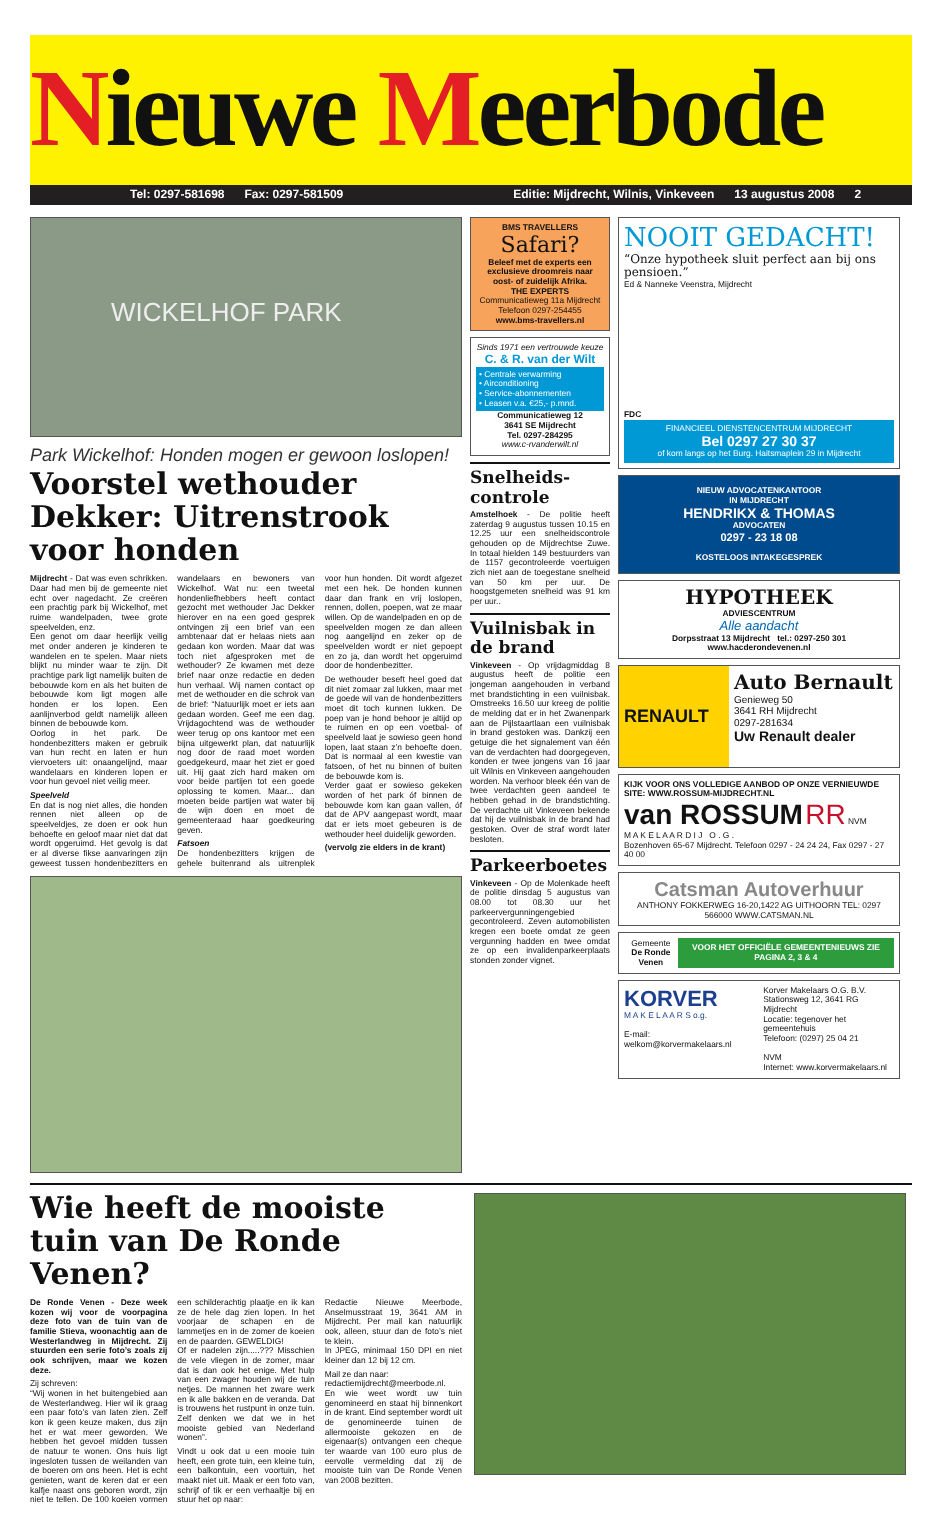Nieuwe Meerbode
Tel: 0297-581698 Fax: 0297-581509 Editie: Mijdrecht, Wilnis, Vinkeveen 13 augustus 2008 2
WICKELHOF PARK
Park Wickelhof: Honden mogen er gewoon loslopen!
Voorstel wethouder Dekker: Uitrenstrook voor honden
Mijdrecht - Dat was even schrikken. Daar had men bij de gemeente niet echt over nagedacht. Ze creëren een prachtig park bij Wickelhof, met ruime wandelpaden, twee grote speelvelden, enz.
Een genot om daar heerlijk veilig met onder anderen je kinderen te wandelen en te spelen. Maar niets blijkt nu minder waar te zijn. Dit prachtige park ligt namelijk buiten de bebouwde kom en als het buiten de bebouwde kom ligt mogen alle honden er los lopen. Een aanlijnverbod geldt namelijk alleen binnen de bebouwde kom.
Oorlog in het park. De hondenbezitters maken er gebruik van hun recht en laten er hun viervoeters uit: onaangelijnd, maar wandelaars en kinderen lopen er voor hun gevoel niet veilig meer.
Speelveld
En dat is nog niet alles, die honden rennen niet alleen op de speelveldjes, ze doen er ook hun behoefte en geloof maar niet dat dat wordt opgeruimd. Het gevolg is dat er al diverse fikse aanvaringen zijn geweest tussen hondenbezitters en wandelaars en bewoners van Wickelhof. Wat nu: een tweetal hondenliefhebbers heeft contact gezocht met wethouder Jac Dekker hierover en na een goed gesprek ontvingen zij een brief van een ambtenaar dat er helaas niets aan gedaan kon worden. Maar dat was toch niet afgesproken met de wethouder? Ze kwamen met deze brief naar onze redactie en deden hun verhaal. Wij namen contact op met de wethouder en die schrok van de brief: “Natuurlijk moet er iets aan gedaan worden. Geef me een dag. Vrijdagochtend was de wethouder weer terug op ons kantoor met een bijna uitgewerkt plan, dat natuurlijk nog door de raad moet worden goedgekeurd, maar het ziet er goed uit. Hij gaat zich hard maken om voor beide partijen tot een goede oplossing te komen. Maar... dan moeten beide partijen wat water bij de wijn doen en moet de gemeenteraad haar goedkeuring geven.
Fatsoen
De hondenbezitters krijgen de gehele buitenrand als uitrenplek voor hun honden. Dit wordt afgezet met een hek. De honden kunnen daar dan frank en vrij loslopen, rennen, dollen, poepen, wat ze maar willen. Op de wandelpaden en op de speelvelden mogen ze dan alleen nog aangelijnd en zeker op de speelvelden wordt er niet gepoept en zo ja, dan wordt het opgeruimd door de hondenbezitter.
De wethouder beseft heel goed dat dit niet zomaar zal lukken, maar met de goede wil van de hondenbezitters moet dit toch kunnen lukken. De poep van je hond behoor je altijd op te ruimen en op een voetbal- of speelveld laat je sowieso geen hond lopen, laat staan z’n behoefte doen. Dat is normaal al een kwestie van fatsoen, of het nu binnen of buiten de bebouwde kom is.
Verder gaat er sowieso gekeken worden of het park óf binnen de bebouwde kom kan gaan vallen, óf dat de APV aangepast wordt, maar dat er iets moet gebeuren is de wethouder heel duidelijk geworden.
(vervolg zie elders in de krant)
BMS TRAVELLERS
Safari?
Beleef met de experts een exclusieve droomreis naar oost- of zuidelijk Afrika.
THE EXPERTS
Communicatieweg 11a Mijdrecht
Telefoon 0297-254455
www.bms-travellers.nl
Sinds 1971 een vertrouwde keuze
C. & R. van der Wilt
• Centrale verwarming
• Airconditioning
• Service-abonnementen
• Leasen v.a. €25,- p.mnd.
Communicatieweg 12
3641 SE Mijdrecht
Tel. 0297-284295
www.c-rvanderwilt.nl
Snelheids-controle
Amstelhoek - De politie heeft zaterdag 9 augustus tussen 10.15 en 12.25 uur een snelheidscontrole gehouden op de Mijdrechtse Zuwe. In totaal hielden 149 bestuurders van de 1157 gecontroleerde voertuigen zich niet aan de toegestane snelheid van 50 km per uur. De hoogstgemeten snelheid was 91 km per uur..
Vuilnisbak in de brand
Vinkeveen - Op vrijdagmiddag 8 augustus heeft de politie een jongeman aangehouden in verband met brandstichting in een vuilnisbak. Omstreeks 16.50 uur kreeg de politie de melding dat er in het Zwanenpark aan de Pijlstaartlaan een vuilnisbak in brand gestoken was. Dankzij een getuige die het signalement van één van de verdachten had doorgegeven, konden er twee jongens van 16 jaar uit Wilnis en Vinkeveen aangehouden worden. Na verhoor bleek één van de twee verdachten geen aandeel te hebben gehad in de brandstichting. De verdachte uit Vinkeveen bekende dat hij de vuilnisbak in de brand had gestoken. Over de straf wordt later besloten.
Parkeerboetes
Vinkeveen - Op de Molenkade heeft de politie dinsdag 5 augustus van 08.00 tot 08.30 uur het parkeervergunningengebied gecontroleerd. Zeven automobilisten kregen een boete omdat ze geen vergunning hadden en twee omdat ze op een invalidenparkeerplaats stonden zonder vignet.
NOOIT GEDACHT!
“Onze hypotheek sluit perfect aan bij ons pensioen.”
Ed & Nanneke Veenstra, Mijdrecht
FDC
FINANCIEEL DIENSTENCENTRUM MIJDRECHT
Bel 0297 27 30 37
of kom langs op het Burg. Haitsmaplein 29 in Mijdrecht
NIEUW ADVOCATENKANTOOR
IN MIJDRECHT
HENDRIKX & THOMAS
ADVOCATEN
0297 - 23 18 08
KOSTELOOS INTAKEGESPREK
HYPOTHEEK
ADVIESCENTRUM
Alle aandacht
Dorpsstraat 13 Mijdrecht tel.: 0297-250 301
www.hacderondevenen.nl
RENAULT
Auto Bernault
Genieweg 50
3641 RH Mijdrecht
0297-281634
Uw Renault dealer
KIJK VOOR ONS VOLLEDIGE AANBOD OP ONZE VERNIEUWDE SITE: WWW.ROSSUM-MIJDRECHT.NL
van ROSSUM RR NVM
M A K E L A A R D I J O . G .
Bozenhoven 65-67 Mijdrecht. Telefoon 0297 - 24 24 24, Fax 0297 - 27 40 00
Catsman Autoverhuur
ANTHONY FOKKERWEG 16-20,1422 AG UITHOORN TEL: 0297 566000 WWW.CATSMAN.NL
Gemeente
De Ronde Venen VOOR HET OFFICIËLE GEMEENTENIEUWS ZIE PAGINA 2, 3 & 4
KORVER
M A K E L A A R S o.g.
E-mail: welkom@korvermakelaars.nl
Korver Makelaars O.G. B.V.
Stationsweg 12, 3641 RG Mijdrecht
Locatie: tegenover het gemeentehuis
Telefoon: (0297) 25 04 21
NVM
Internet: www.korvermakelaars.nl
Wie heeft de mooiste tuin van De Ronde Venen?
De Ronde Venen - Deze week kozen wij voor de voorpagina deze foto van de tuin van de familie Stieva, woonachtig aan de Westerlandweg in Mijdrecht. Zij stuurden een serie foto’s zoals zij ook schrijven, maar we kozen deze.
Zij schreven:
“Wij wonen in het buitengebied aan de Westerlandweg. Hier wil ik graag een paar foto’s van laten zien. Zelf kon ik geen keuze maken, dus zijn het er wat meer geworden. We hebben het gevoel midden tussen de natuur te wonen. Ons huis ligt ingesloten tussen de weilanden van de boeren om ons heen. Het is echt genieten, want de keren dat er een kalfje naast ons geboren wordt, zijn niet te tellen. De 100 koeien vormen een schilderachtig plaatje en ik kan ze de hele dag zien lopen. In het voorjaar de schapen en de lammetjes en in de zomer de koeien en de paarden. GEWELDIG!
Of er nadelen zijn.....??? Misschien de vele vliegen in de zomer, maar dat is dan ook het enige. Met hulp van een zwager houden wij de tuin netjes. De mannen het zware werk en ik alle bakken en de veranda. Dat is trouwens het rustpunt in onze tuin. Zelf denken we dat we in het mooiste gebied van Nederland wonen”.
Vindt u ook dat u een mooie tuin heeft, een grote tuin, een kleine tuin, een balkontuin, een voortuin, het maakt niet uit. Maak er een foto van, schrijf of tik er een verhaaltje bij en stuur het op naar:
Redactie Nieuwe Meerbode, Anselmusstraat 19, 3641 AM in Mijdrecht. Per mail kan natuurlijk ook, alleen, stuur dan de foto’s niet te klein.
In JPEG, minimaal 150 DPI en niet kleiner dan 12 bij 12 cm.
Mail ze dan naar:
redactiemijdrecht@meerbode.nl.
En wie weet wordt uw tuin genomineerd en staat hij binnenkort in de krant. Eind september wordt uit de genomineerde tuinen de allermooiste gekozen en de eigenaar(s) ontvangen een cheque ter waarde van 100 euro plus de eervolle vermelding dat zij de mooiste tuin van De Ronde Venen van 2008 bezitten.